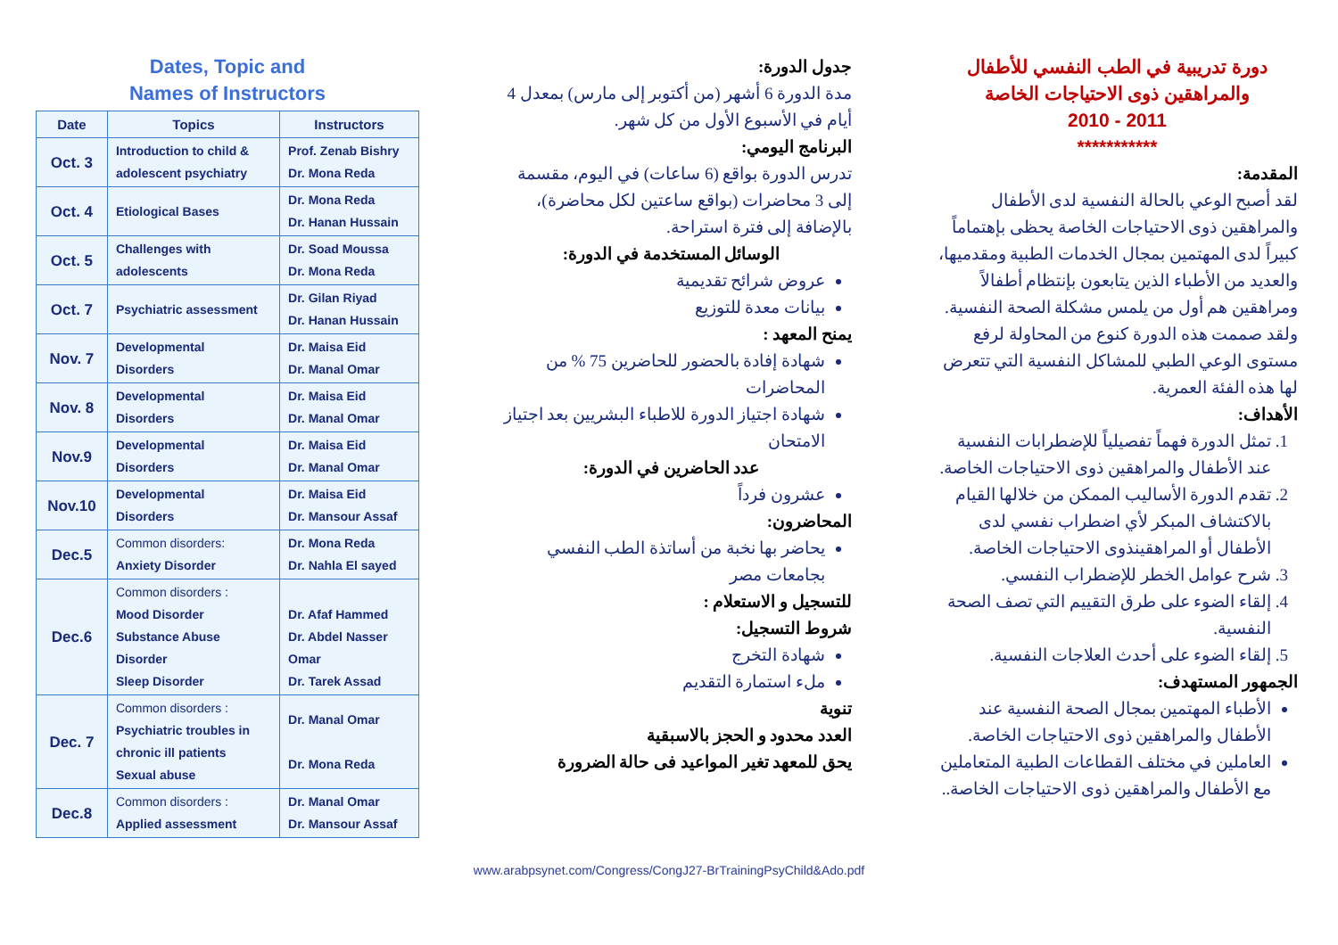Dates, Topic and
Names of Instructors
| Date | Topics | Instructors |
| --- | --- | --- |
| Oct. 3 | Introduction to child & adolescent psychiatry | Prof. Zenab Bishry Dr. Mona Reda |
| Oct. 4 | Etiological Bases | Dr. Mona Reda Dr. Hanan Hussain |
| Oct. 5 | Challenges with adolescents | Dr. Soad Moussa Dr. Mona Reda |
| Oct. 7 | Psychiatric assessment | Dr. Gilan Riyad Dr. Hanan Hussain |
| Nov. 7 | Developmental Disorders | Dr. Maisa Eid Dr. Manal Omar |
| Nov. 8 | Developmental Disorders | Dr. Maisa Eid Dr. Manal Omar |
| Nov.9 | Developmental Disorders | Dr. Maisa Eid Dr. Manal Omar |
| Nov.10 | Developmental Disorders | Dr. Maisa Eid Dr. Mansour Assaf |
| Dec.5 | Common disorders: Anxiety Disorder | Dr. Mona Reda Dr. Nahla El sayed |
| Dec.6 | Common disorders : Mood Disorder Substance Abuse Disorder Sleep Disorder | Dr. Afaf Hammed Dr. Abdel Nasser Omar Dr. Tarek Assad |
| Dec. 7 | Common disorders : Psychiatric troubles in chronic ill patients Sexual abuse | Dr. Manal Omar Dr. Mona Reda |
| Dec.8 | Common disorders : Applied assessment | Dr. Manal Omar Dr. Mansour Assaf |
جدول الدورة:
مدة الدورة 6 أشهر (من أكتوبر إلى مارس) بمعدل 4 أيام في الأسبوع الأول من كل شهر.
البرنامج اليومي:
تدرس الدورة بواقع (6 ساعات) في اليوم، مقسمة إلى 3 محاضرات (بواقع ساعتين لكل محاضرة)، بالإضافة إلى فترة استراحة.
الوسائل المستخدمة في الدورة:
عروض شرائح تقديمية
بيانات معدة للتوزيع
يمنح المعهد :
شهادة إفادة بالحضور للحاضرين 75 % من المحاضرات
شهادة اجتياز الدورة للاطباء البشريين بعد اجتياز الامتحان
عدد الحاضرين في الدورة:
عشرون فرداً
المحاضرون:
يحاضر بها نخبة من أساتذة الطب النفسي بجامعات مصر
للتسجيل و الاستعلام :
شروط التسجيل:
شهادة التخرج
ملء استمارة التقديم
تنوية
العدد محدود و الحجز بالاسبقية
يحق للمعهد تغير المواعيد فى حالة الضرورة
دورة تدريبية في الطب النفسي للأطفال
والمراهقين ذوى الاحتياجات الخاصة
2011 - 2010
***********
المقدمة:
لقد أصبح الوعي بالحالة النفسية لدى الأطفال والمراهقين ذوى الاحتياجات الخاصة يحظى بإهتماماً كبيراً لدى المهتمين بمجال الخدمات الطبية ومقدميها، والعديد من الأطباء الذين يتابعون بإنتظام أطفالاً ومراهقين هم أول من يلمس مشكلة الصحة النفسية. ولقد صممت هذه الدورة كنوع من المحاولة لرفع مستوى الوعي الطبي للمشاكل النفسية التي تتعرض لها هذه الفئة العمرية.
الأهداف:
1. تمثل الدورة فهماً تفصيلياً للإضطرابات النفسية عند الأطفال والمراهقين ذوى الاحتياجات الخاصة.
2. تقدم الدورة الأساليب الممكن من خلالها القيام بالاكتشاف المبكر لأي اضطراب نفسي لدى الأطفال أو المراهقينذوى الاحتياجات الخاصة.
3. شرح عوامل الخطر للإضطراب النفسي.
4. إلقاء الضوء على طرق التقييم التي تصف الصحة النفسية.
5. إلقاء الضوء على أحدث العلاجات النفسية.
الجمهور المستهدف:
الأطباء المهتمين بمجال الصحة النفسية عند الأطفال والمراهقين ذوى الاحتياجات الخاصة.
العاملين في مختلف القطاعات الطبية المتعاملين مع الأطفال والمراهقين ذوى الاحتياجات الخاصة..
www.arabpsynet.com/Congress/CongJ27-BrTrainingPsyChild&Ado.pdf